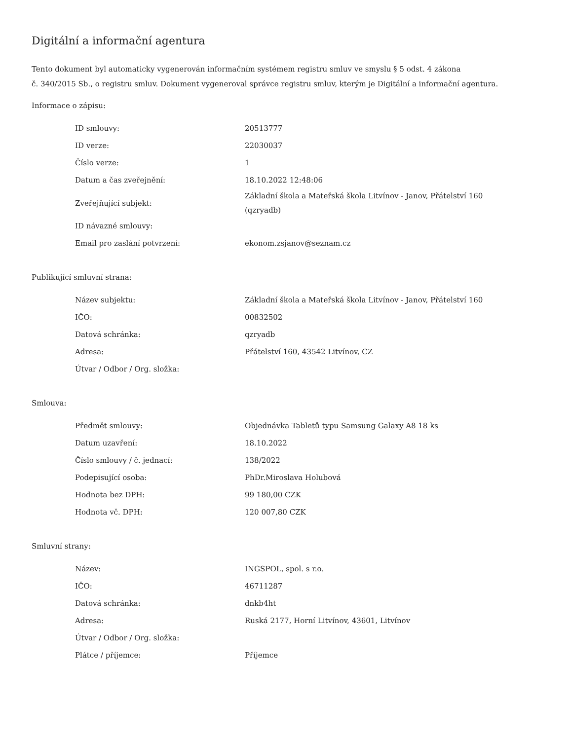Digitální a informační agentura
Tento dokument byl automaticky vygenerován informačním systémem registru smluv ve smyslu § 5 odst. 4 zákona
č. 340/2015 Sb., o registru smluv. Dokument vygeneroval správce registru smluv, kterým je Digitální a informační agentura.
Informace o zápisu:
| ID smlouvy: | 20513777 |
| ID verze: | 22030037 |
| Číslo verze: | 1 |
| Datum a čas zveřejnění: | 18.10.2022 12:48:06 |
| Zveřejňující subjekt: | Základní škola a Mateřská škola Litvínov - Janov, Přátelství 160 (qzryadb) |
| ID návazné smlouvy: | |
| Email pro zaslání potvrzení: | ekonom.zsjanov@seznam.cz |
Publikující smluvní strana:
| Název subjektu: | Základní škola a Mateřská škola Litvínov - Janov, Přátelství 160 |
| IČO: | 00832502 |
| Datová schránka: | qzryadb |
| Adresa: | Přátelství 160, 43542 Litvínov, CZ |
| Útvar / Odbor / Org. složka: | |
Smlouva:
| Předmět smlouvy: | Objednávka Tabletů typu Samsung Galaxy A8 18 ks |
| Datum uzavření: | 18.10.2022 |
| Číslo smlouvy / č. jednací: | 138/2022 |
| Podepisující osoba: | PhDr.Miroslava Holubová |
| Hodnota bez DPH: | 99 180,00 CZK |
| Hodnota vč. DPH: | 120 007,80 CZK |
Smluvní strany:
| Název: | INGSPOL, spol. s r.o. |
| IČO: | 46711287 |
| Datová schránka: | dnkb4ht |
| Adresa: | Ruská 2177, Horní Litvínov, 43601, Litvínov |
| Útvar / Odbor / Org. složka: | |
| Plátce / příjemce: | Příjemce |